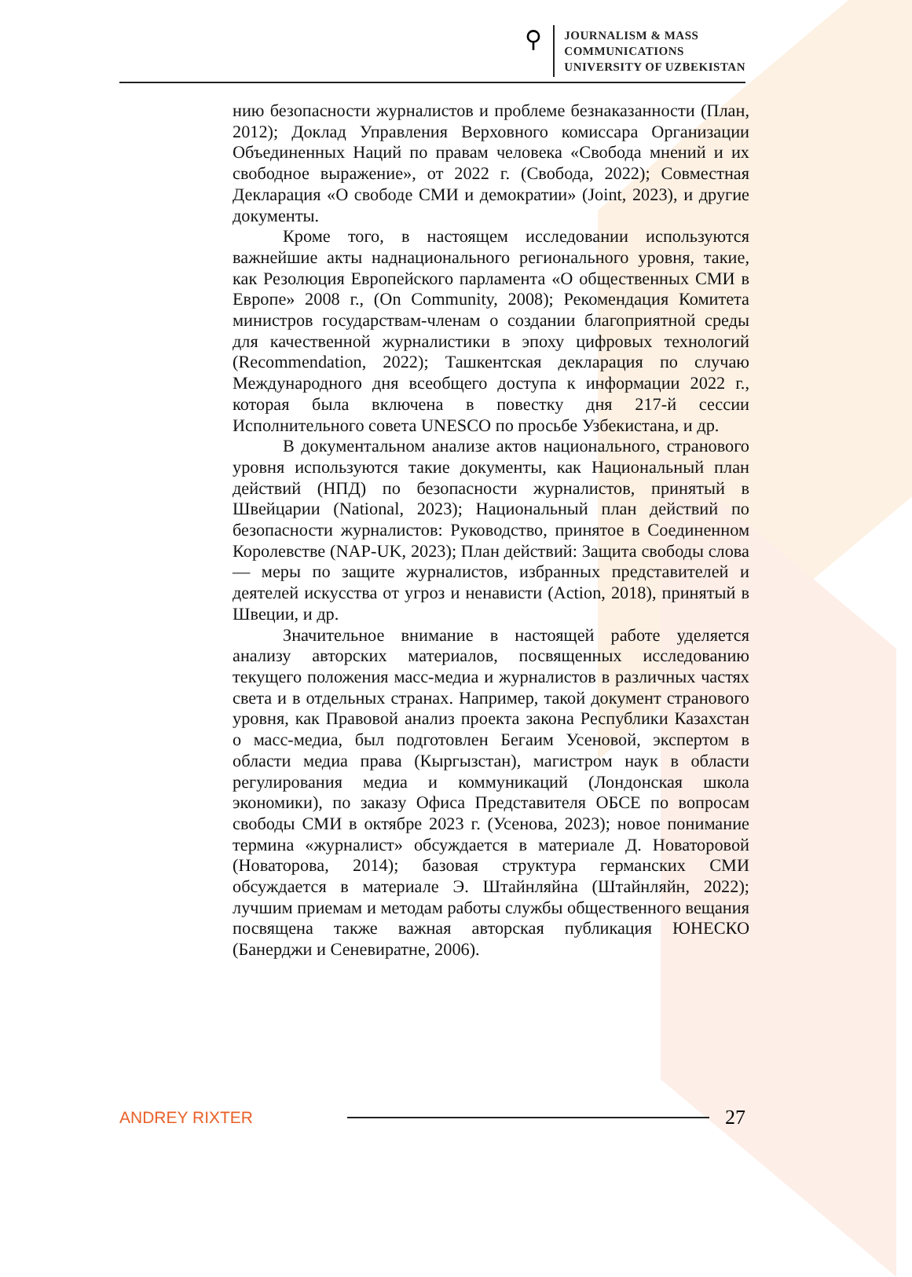⚲
JOURNALISM & MASS
COMMUNICATIONS
UNIVERSITY OF UZBEKISTAN
нию безопасности журналистов и проблеме безнаказанности (План, 2012); Доклад Управления Верховного комиссара Организации Объединенных Наций по правам человека «Свобода мнений и их свободное выражение», от 2022 г. (Свобода, 2022); Совместная Декларация «О свободе СМИ и демократии» (Joint, 2023), и другие документы.
Кроме того, в настоящем исследовании используются важнейшие акты наднационального регионального уровня, такие, как Резолюция Европейского парламента «О общественных СМИ в Европе» 2008 г., (On Community, 2008); Рекомендация Комитета министров государствам-членам о создании благоприятной среды для качественной журналистики в эпоху цифровых технологий (Recommendation, 2022); Ташкентская декларация по случаю Международного дня всеобщего доступа к информации 2022 г., которая была включена в повестку дня 217-й сессии Исполнительного совета UNESCO по просьбе Узбекистана, и др.
В документальном анализе актов национального, странового уровня используются такие документы, как Национальный план действий (НПД) по безопасности журналистов, принятый в Швейцарии (National, 2023); Национальный план действий по безопасности журналистов: Руководство, принятое в Соединенном Королевстве (NAP-UK, 2023); План действий: Защита свободы слова — меры по защите журналистов, избранных представителей и деятелей искусства от угроз и ненависти (Action, 2018), принятый в Швеции, и др.
Значительное внимание в настоящей работе уделяется анализу авторских материалов, посвященных исследованию текущего положения масс-медиа и журналистов в различных частях света и в отдельных странах. Например, такой документ странового уровня, как Правовой анализ проекта закона Республики Казахстан о масс-медиа, был подготовлен Бегаим Усеновой, экспертом в области медиа права (Кыргызстан), магистром наук в области регулирования медиа и коммуникаций (Лондонская школа экономики), по заказу Офиса Представителя ОБСЕ по вопросам свободы СМИ в октябре 2023 г. (Усенова, 2023); новое понимание термина «журналист» обсуждается в материале Д. Новаторовой (Новаторова, 2014); базовая структура германских СМИ обсуждается в материале Э. Штайнляйна (Штайнляйн, 2022); лучшим приемам и методам работы службы общественного вещания посвящена также важная авторская публикация ЮНЕСКО (Банерджи и Сеневиратне, 2006).
ANDREY RIXTER
27